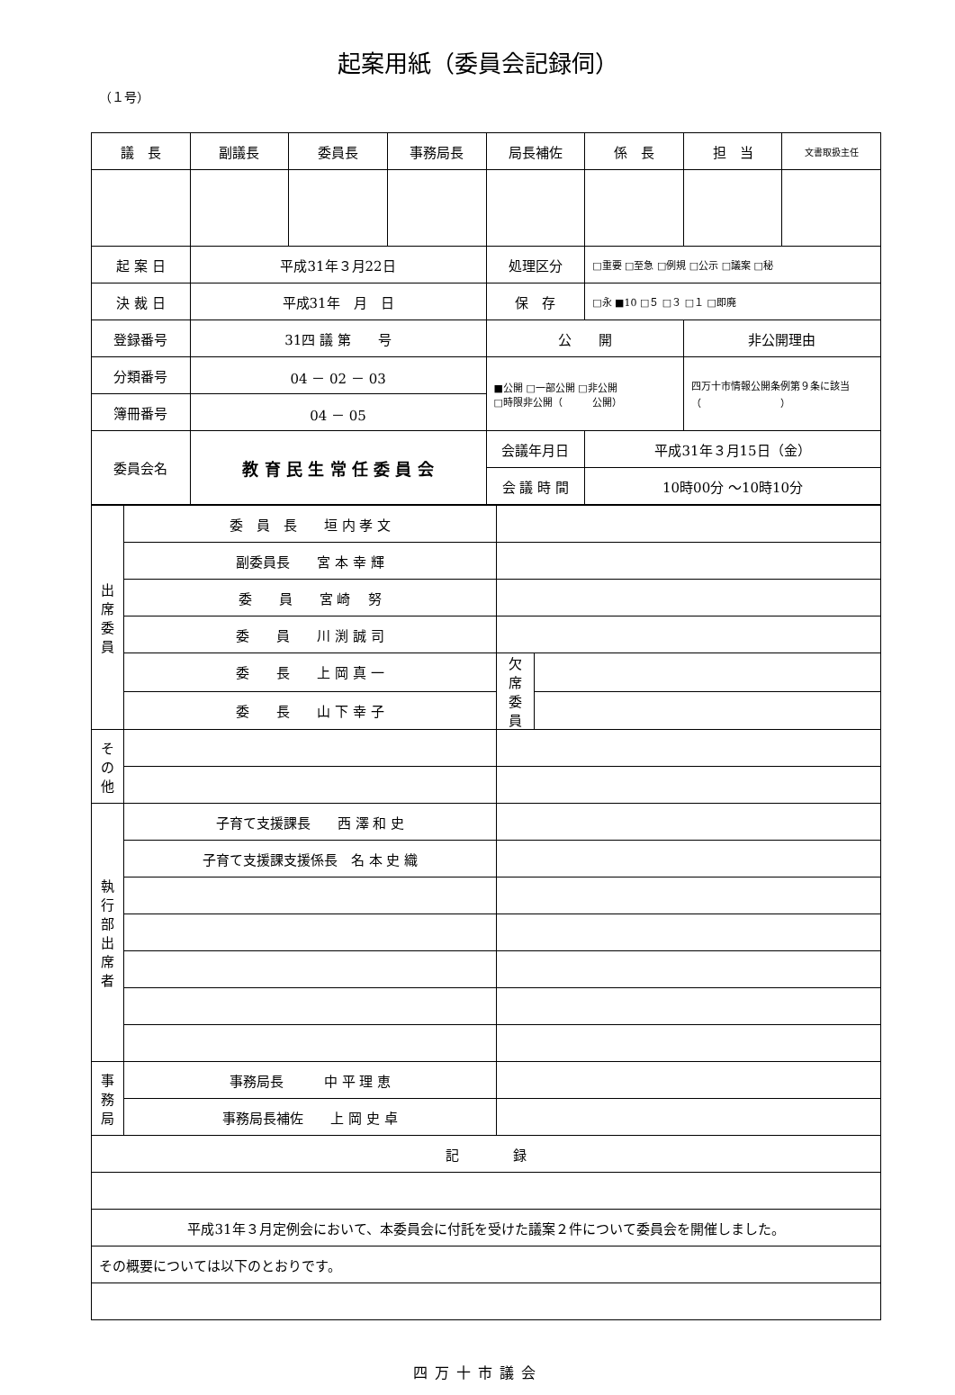起案用紙（委員会記録伺）
（１号）
| 議 長 | 副議長 | 委員長 | 事務局長 | 局長補佐 | 係 長 | 担 当 | 文書取扱主任 |
| 起 案 日 | 平成31年３月22日 | | | 処理区分 | □重要 □至急 □例規 □公示 □議案 □秘 | | |
| 決 裁 日 | 平成31年 月 日 | | | 保 存 | □永 ■10 □５ □３ □１ □即廃 | | |
| 登録番号 | 31四 議 第 号 | | | 公 開 | | 非公開理由 | |
| 分類番号 | 04 － 02 － 03 | | | ■公開 □一部公開 □非公開 □時限非公開（ 公開） | | 四万十市情報公開条例第９条に該当 （ ） | |
| 簿冊番号 | 04 － 05 | | | | | | |
| 委員会名 | 教 育 民 生 常 任 委 員 会 | | | 会議年月日 | 平成31年３月15日（金） | | |
| | | | | 会 議 時 間 | 10時00分 ～10時10分 | | |
| 出 席 委 員 | 委 員 長 垣 内 孝 文 | | |
| | 副委員長 宮 本 幸 輝 | | |
| | 委 員 宮 崎 努 | | |
| | 委 員 川 渕 誠 司 | | |
| | 委 長 上 岡 真 一 | 欠 席 委 員 | |
| | 委 長 山 下 幸 子 | | |
| そ の 他 | | | |
| 執 行 部 出 席 者 | 子育て支援課長 西 澤 和 史 | | |
| | 子育て支援課支援係長 名 本 史 織 | | |
| 事 務 局 | 事務局長 中 平 理 恵 | | |
| | 事務局長補佐 上 岡 史 卓 | | |
| 記 録 | | | |
| 平成31年３月定例会において、本委員会に付託を受けた議案２件について委員会を開催しました。 | | | |
| その概要については以下のとおりです。 | | | |
四万十市議会